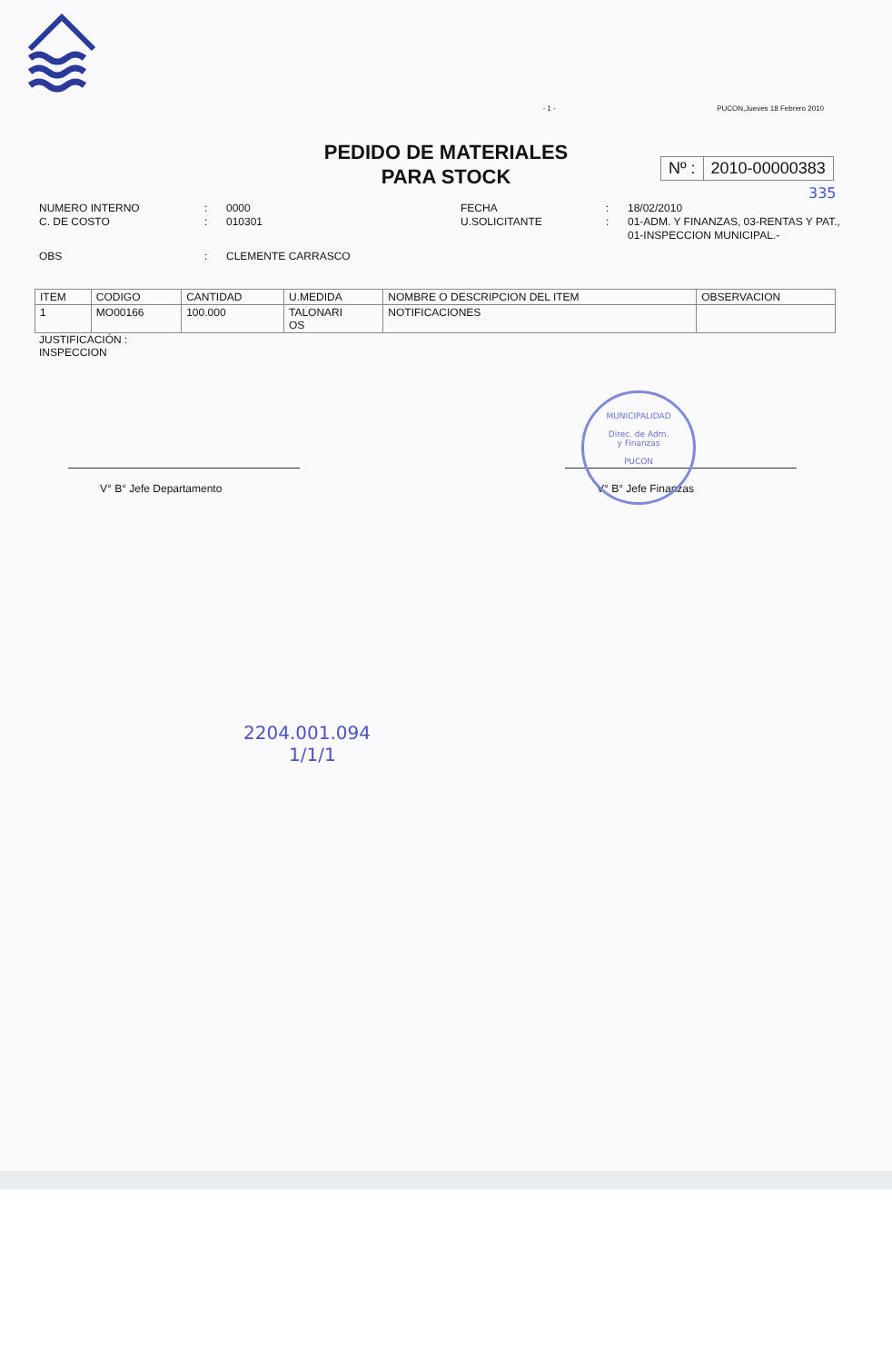- 1 - PUCON,Jueves 18 Febrero 2010
PEDIDO DE MATERIALES
PARA STOCK
Nº : 2010-00000383
335
NUMERO INTERNO: 0000 FECHA: 18/02/2010 C. DE COSTO: 010301 U.SOLICITANTE: 01-ADM. Y FINANZAS, 03-RENTAS Y PAT., 01-INSPECCION MUNICIPAL.- OBS: CLEMENTE CARRASCO
| ITEM | CODIGO | CANTIDAD | U.MEDIDA | NOMBRE O DESCRIPCION DEL ITEM | OBSERVACION |
| --- | --- | --- | --- | --- | --- |
| 1 | MO00166 | 100.000 | TALONARI OS | NOTIFICACIONES | |
JUSTIFICACIÓN :
INSPECCION
V° B° Jefe Departamento V° B° Jefe Finanzas
MUNICIPALIDAD
Direc. de Adm.
y Finanzas
PUCON
2204.001.094
1/1/1